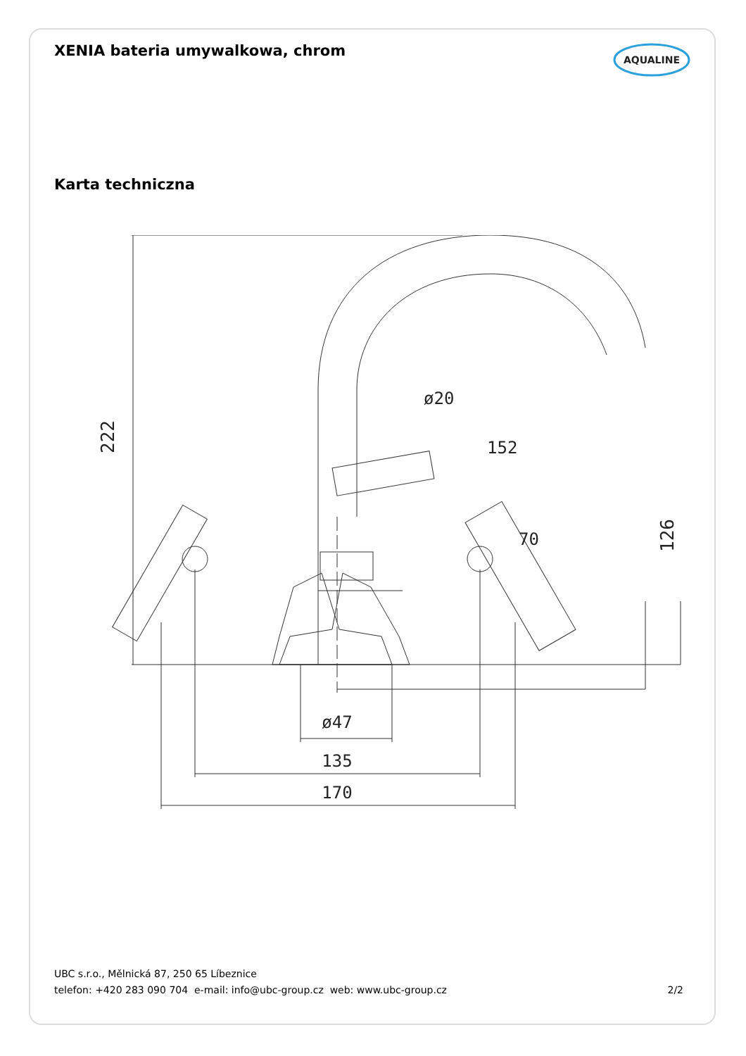XENIA bateria umywalkowa, chrom
AQUALINE
Karta techniczna
222
ø20
152
70
126
ø47
135
170
UBC s.r.o., Mělnická 87, 250 65 Líbeznice
telefon: +420 283 090 704 e-mail: info@ubc-group.cz web: www.ubc-group.cz 2/2